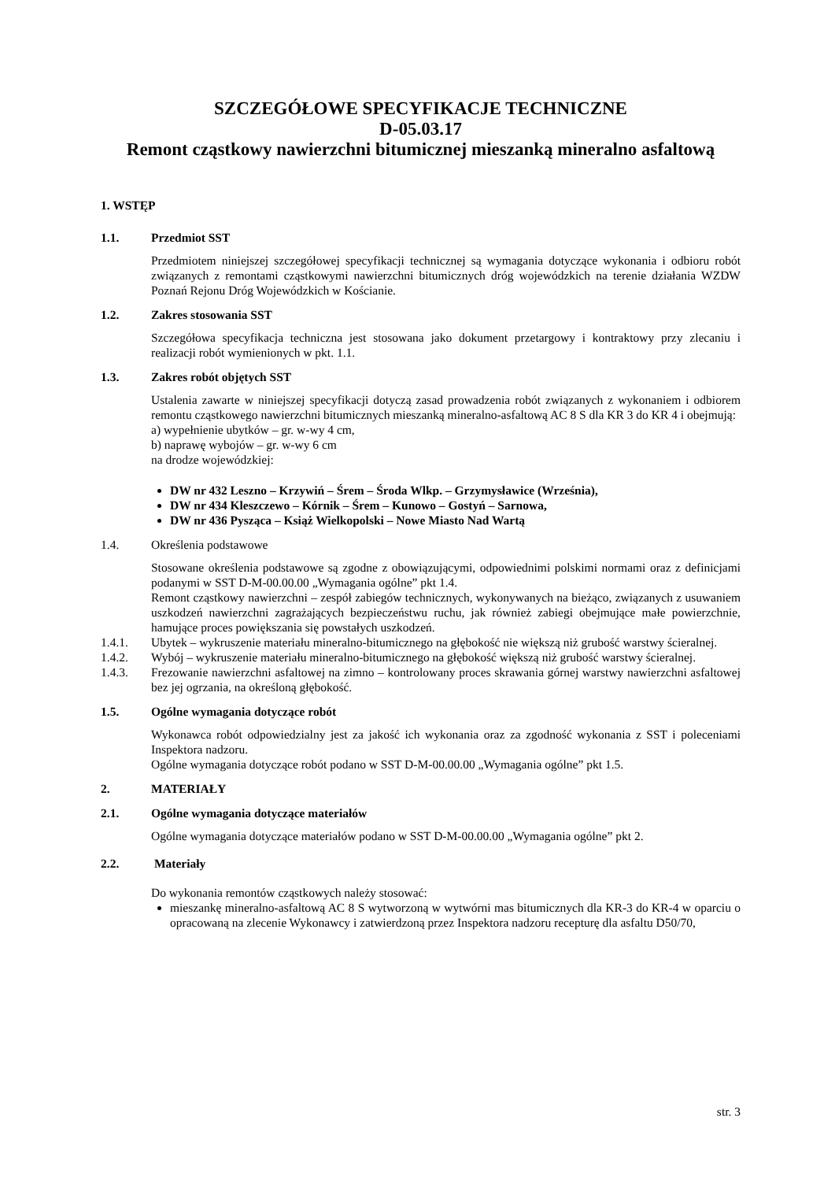SZCZEGÓŁOWE SPECYFIKACJE TECHNICZNE
D-05.03.17
Remont cząstkowy nawierzchni bitumicznej mieszanką mineralno asfaltową
1. WSTĘP
1.1. Przedmiot SST
Przedmiotem niniejszej szczegółowej specyfikacji technicznej są wymagania dotyczące wykonania i odbioru robót związanych z remontami cząstkowymi nawierzchni bitumicznych dróg wojewódzkich na terenie działania WZDW Poznań Rejonu Dróg Wojewódzkich w Kościanie.
1.2. Zakres stosowania SST
Szczegółowa specyfikacja techniczna jest stosowana jako dokument przetargowy i kontraktowy przy zlecaniu i realizacji robót wymienionych w pkt. 1.1.
1.3. Zakres robót objętych SST
Ustalenia zawarte w niniejszej specyfikacji dotyczą zasad prowadzenia robót związanych z wykonaniem i odbiorem remontu cząstkowego nawierzchni bitumicznych mieszanką mineralno-asfaltową AC 8 S dla KR 3 do KR 4 i obejmują:
a) wypełnienie ubytków – gr. w-wy 4 cm,
b) naprawę wybojów – gr. w-wy 6 cm
na drodze wojewódzkiej:
DW nr 432 Leszno – Krzywiń – Śrem – Środa Wlkp. – Grzymysławice (Września),
DW nr 434 Kleszczewo – Kórnik – Śrem – Kunowo – Gostyń – Sarnowa,
DW nr 436 Pysząca – Książ Wielkopolski – Nowe Miasto Nad Wartą
1.4. Określenia podstawowe
Stosowane określenia podstawowe są zgodne z obowiązującymi, odpowiednimi polskimi normami oraz z definicjami podanymi w SST D-M-00.00.00 „Wymagania ogólne” pkt 1.4.
Remont cząstkowy nawierzchni – zespół zabiegów technicznych, wykonywanych na bieżąco, związanych z usuwaniem uszkodzeń nawierzchni zagrażających bezpieczeństwu ruchu, jak również zabiegi obejmujące małe powierzchnie, hamujące proces powiększania się powstałych uszkodzeń.
1.4.1. Ubytek – wykruszenie materiału mineralno-bitumicznego na głębokość nie większą niż grubość warstwy ścieralnej.
1.4.2. Wybój – wykruszenie materiału mineralno-bitumicznego na głębokość większą niż grubość warstwy ścieralnej.
1.4.3. Frezowanie nawierzchni asfaltowej na zimno – kontrolowany proces skrawania górnej warstwy nawierzchni asfaltowej bez jej ogrzania, na określoną głębokość.
1.5. Ogólne wymagania dotyczące robót
Wykonawca robót odpowiedzialny jest za jakość ich wykonania oraz za zgodność wykonania z SST i poleceniami Inspektora nadzoru.
Ogólne wymagania dotyczące robót podano w SST D-M-00.00.00 „Wymagania ogólne” pkt 1.5.
2. MATERIAŁY
2.1. Ogólne wymagania dotyczące materiałów
Ogólne wymagania dotyczące materiałów podano w SST D-M-00.00.00 „Wymagania ogólne” pkt 2.
2.2. Materiały
Do wykonania remontów cząstkowych należy stosować:
mieszankę mineralno-asfaltową AC 8 S wytworzoną w wytwórni mas bitumicznych dla KR-3 do KR-4 w oparciu o opracowaną na zlecenie Wykonawcy i zatwierdzoną przez Inspektora nadzoru recepturę dla asfaltu D50/70,
str. 3